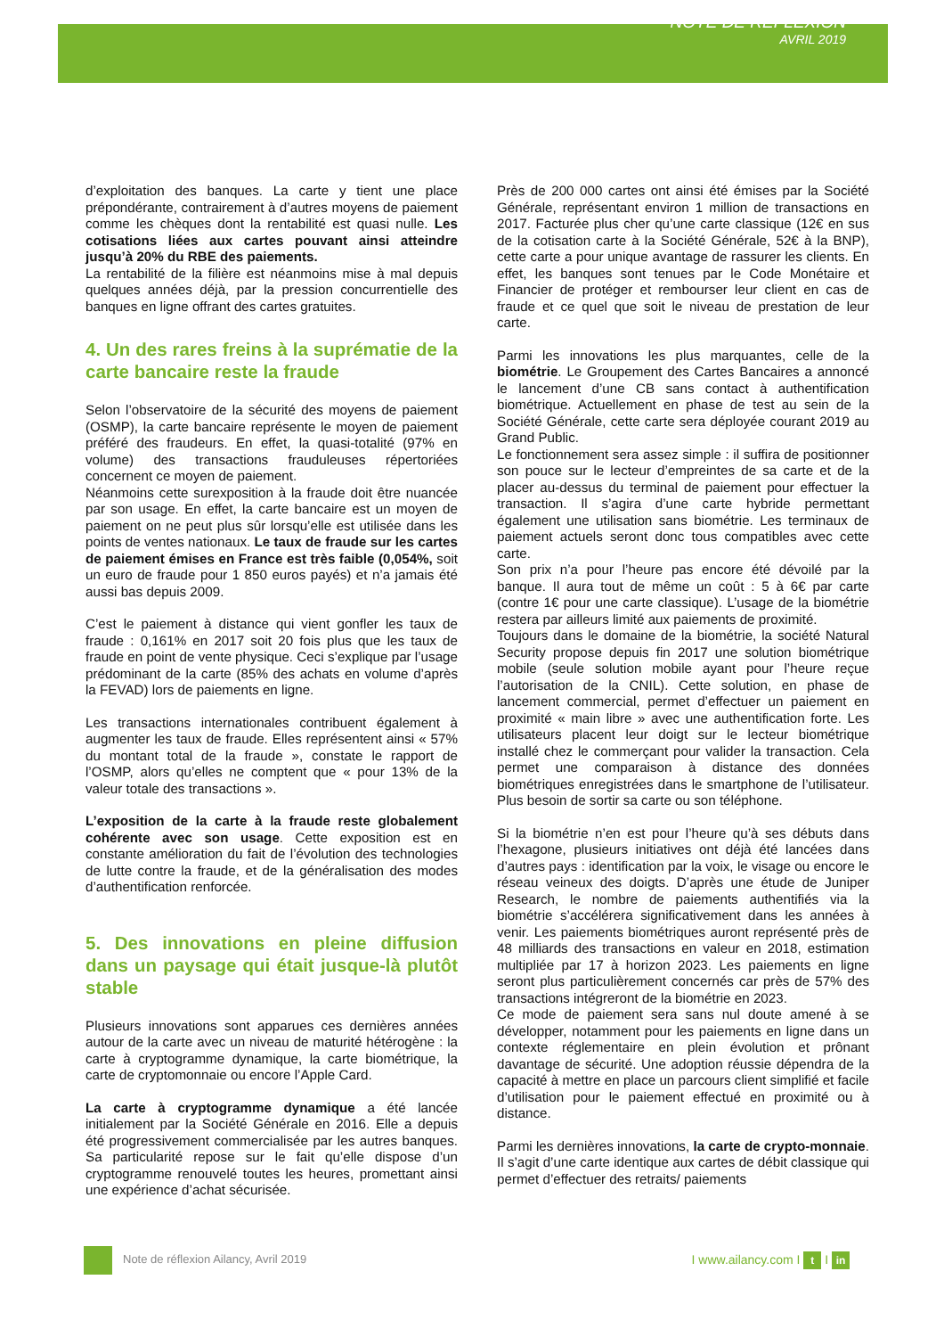NOTE DE REFLEXION
AVRIL 2019
d’exploitation des banques. La carte y tient une place prépondérante, contrairement à d’autres moyens de paiement comme les chèques dont la rentabilité est quasi nulle. Les cotisations liées aux cartes pouvant ainsi atteindre jusqu’à 20% du RBE des paiements.
La rentabilité de la filière est néanmoins mise à mal depuis quelques années déjà, par la pression concurrentielle des banques en ligne offrant des cartes gratuites.
4. Un des rares freins à la suprématie de la carte bancaire reste la fraude
Selon l’observatoire de la sécurité des moyens de paiement (OSMP), la carte bancaire représente le moyen de paiement préféré des fraudeurs. En effet, la quasi-totalité (97% en volume) des transactions frauduleuses répertoriées concernent ce moyen de paiement.
Néanmoins cette surexposition à la fraude doit être nuancée par son usage. En effet, la carte bancaire est un moyen de paiement on ne peut plus sûr lorsqu’elle est utilisée dans les points de ventes nationaux. Le taux de fraude sur les cartes de paiement émises en France est très faible (0,054%, soit un euro de fraude pour 1 850 euros payés) et n’a jamais été aussi bas depuis 2009.
C’est le paiement à distance qui vient gonfler les taux de fraude : 0,161% en 2017 soit 20 fois plus que les taux de fraude en point de vente physique. Ceci s’explique par l’usage prédominant de la carte (85% des achats en volume d’après la FEVAD) lors de paiements en ligne.
Les transactions internationales contribuent également à augmenter les taux de fraude. Elles représentent ainsi « 57% du montant total de la fraude », constate le rapport de l’OSMP, alors qu’elles ne comptent que « pour 13% de la valeur totale des transactions ».
L’exposition de la carte à la fraude reste globalement cohérente avec son usage. Cette exposition est en constante amélioration du fait de l’évolution des technologies de lutte contre la fraude, et de la généralisation des modes d’authentification renforcée.
5. Des innovations en pleine diffusion dans un paysage qui était jusque-là plutôt stable
Plusieurs innovations sont apparues ces dernières années autour de la carte avec un niveau de maturité hétérogène : la carte à cryptogramme dynamique, la carte biométrique, la carte de cryptomonnaie ou encore l’Apple Card.
La carte à cryptogramme dynamique a été lancée initialement par la Société Générale en 2016. Elle a depuis été progressivement commercialisée par les autres banques. Sa particularité repose sur le fait qu’elle dispose d’un cryptogramme renouvelé toutes les heures, promettant ainsi une expérience d’achat sécurisée.
Près de 200 000 cartes ont ainsi été émises par la Société Générale, représentant environ 1 million de transactions en 2017. Facturée plus cher qu’une carte classique (12€ en sus de la cotisation carte à la Société Générale, 52€ à la BNP), cette carte a pour unique avantage de rassurer les clients. En effet, les banques sont tenues par le Code Monétaire et Financier de protéger et rembourser leur client en cas de fraude et ce quel que soit le niveau de prestation de leur carte.
Parmi les innovations les plus marquantes, celle de la biométrie. Le Groupement des Cartes Bancaires a annoncé le lancement d’une CB sans contact à authentification biométrique. Actuellement en phase de test au sein de la Société Générale, cette carte sera déployée courant 2019 au Grand Public.
Le fonctionnement sera assez simple : il suffira de positionner son pouce sur le lecteur d’empreintes de sa carte et de la placer au-dessus du terminal de paiement pour effectuer la transaction. Il s’agira d’une carte hybride permettant également une utilisation sans biométrie. Les terminaux de paiement actuels seront donc tous compatibles avec cette carte.
Son prix n’a pour l’heure pas encore été dévoilé par la banque. Il aura tout de même un coût : 5 à 6€ par carte (contre 1€ pour une carte classique). L’usage de la biométrie restera par ailleurs limité aux paiements de proximité.
Toujours dans le domaine de la biométrie, la société Natural Security propose depuis fin 2017 une solution biométrique mobile (seule solution mobile ayant pour l’heure reçue l’autorisation de la CNIL). Cette solution, en phase de lancement commercial, permet d’effectuer un paiement en proximité « main libre » avec une authentification forte. Les utilisateurs placent leur doigt sur le lecteur biométrique installé chez le commerçant pour valider la transaction. Cela permet une comparaison à distance des données biométriques enregistrées dans le smartphone de l’utilisateur. Plus besoin de sortir sa carte ou son téléphone.
Si la biométrie n’en est pour l’heure qu’à ses débuts dans l’hexagone, plusieurs initiatives ont déjà été lancées dans d’autres pays : identification par la voix, le visage ou encore le réseau veineux des doigts. D’après une étude de Juniper Research, le nombre de paiements authentifiés via la biométrie s’accélérera significativement dans les années à venir. Les paiements biométriques auront représenté près de 48 milliards des transactions en valeur en 2018, estimation multipliée par 17 à horizon 2023. Les paiements en ligne seront plus particulièrement concernés car près de 57% des transactions intégreront de la biométrie en 2023.
Ce mode de paiement sera sans nul doute amené à se développer, notamment pour les paiements en ligne dans un contexte réglementaire en plein évolution et prônant davantage de sécurité. Une adoption réussie dépendra de la capacité à mettre en place un parcours client simplifié et facile d’utilisation pour le paiement effectué en proximité ou à distance.
Parmi les dernières innovations, la carte de crypto-monnaie. Il s’agit d’une carte identique aux cartes de débit classique qui permet d’effectuer des retraits/ paiements
Note de réflexion Ailancy, Avril 2019
I www.ailancy.com I t I in